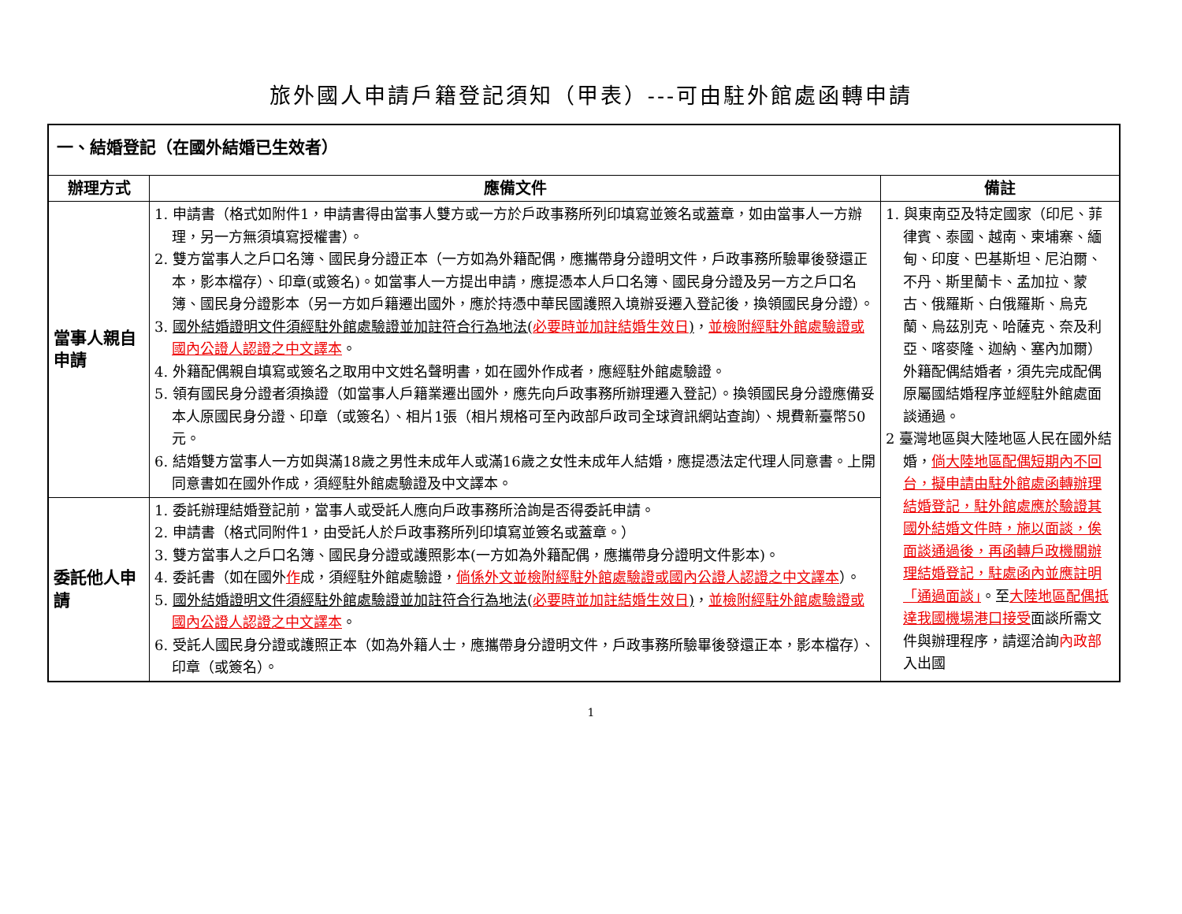旅外國人申請戶籍登記須知（甲表）---可由駐外館處函轉申請
| 一、結婚登記（在國外結婚已生效者） | | |
| 辦理方式 | 應備文件 | 備註 |
| 當事人親自申請 | 1. 申請書（格式如附件1，申請書得由當事人雙方或一方於戶政事務所列印填寫並簽名或蓋章，如由當事人一方辦理，另一方無須填寫授權書）。 2. 雙方當事人之戶口名簿、國民身分證正本（一方如為外籍配偶，應攜帶身分證明文件，戶政事務所驗畢後發還正本，影本檔存）、印章(或簽名)。如當事人一方提出申請，應提憑本人戶口名簿、國民身分證及另一方之戶口名簿、國民身分證影本（另一方如戶籍遷出國外，應於持憑中華民國護照入境辦妥遷入登記後，換領國民身分證）。 3. 國外結婚證明文件須經駐外館處驗證並加註符合行為地法( 必要時並加註結婚生效日 ) ， 並檢附經駐外館處驗證或國內公證人認證之中文譯本 。 4. 外籍配偶親自填寫或簽名之取用中文姓名聲明書，如在國外作成者，應經駐外館處驗證。 5. 領有國民身分證者須換證（如當事人戶籍業遷出國外，應先向戶政事務所辦理遷入登記）。換領國民身分證應備妥本人原國民身分證、印章（或簽名）、相片1張（相片規格可至內政部戶政司全球資訊網站查詢）、規費新臺幣50元。 6. 結婚雙方當事人一方如與滿18歲之男性未成年人或滿16歲之女性未成年人結婚，應提憑法定代理人同意書。上開同意書如在國外作成，須經駐外館處驗證及中文譯本。 | 1. 與東南亞及特定國家（印尼、菲律賓、泰國、越南、柬埔寨、緬甸、印度、巴基斯坦、尼泊爾、不丹、斯里蘭卡、孟加拉、蒙古、俄羅斯、白俄羅斯、烏克蘭、烏茲別克、哈薩克、奈及利亞、喀麥隆、迦納、塞內加爾）外籍配偶結婚者，須先完成配偶原屬國結婚程序並經駐外館處面談通過。 2 臺灣地區與大陸地區人民在國外結婚， 倘大陸地區配偶短期內不回台，擬申請由駐外館處函轉辦理結婚登記，駐外館處應於驗證其國外結婚文件時，施以面談，俟面談通過後，再函轉戶政機關辦理結婚登記，駐處函內並應註明「通過面談」 。至 大陸地區配偶抵達我國機場港口接受 面談所需文件與辦理程序，請逕洽詢 內政部 入出國 |
| 委託他人申請 | 1. 委託辦理結婚登記前，當事人或受託人應向戶政事務所洽詢是否得委託申請。 2. 申請書（格式同附件1，由受託人於戶政事務所列印填寫並簽名或蓋章。） 3. 雙方當事人之戶口名簿、國民身分證或護照影本(一方如為外籍配偶，應攜帶身分證明文件影本)。 4. 委託書（如在國外 作 成，須經駐外館處驗證， 倘係外文並檢附經駐外館處驗證或國內公證人認證之中文譯本 ）。 5. 國外結婚證明文件須經駐外館處驗證並加註符合行為地法( 必要時並加註結婚生效日 ) ， 並檢附經駐外館處驗證或國內公證人認證之中文譯本 。 6. 受託人國民身分證或護照正本（如為外籍人士，應攜帶身分證明文件，戶政事務所驗畢後發還正本，影本檔存）、印章（或簽名）。 | |
1